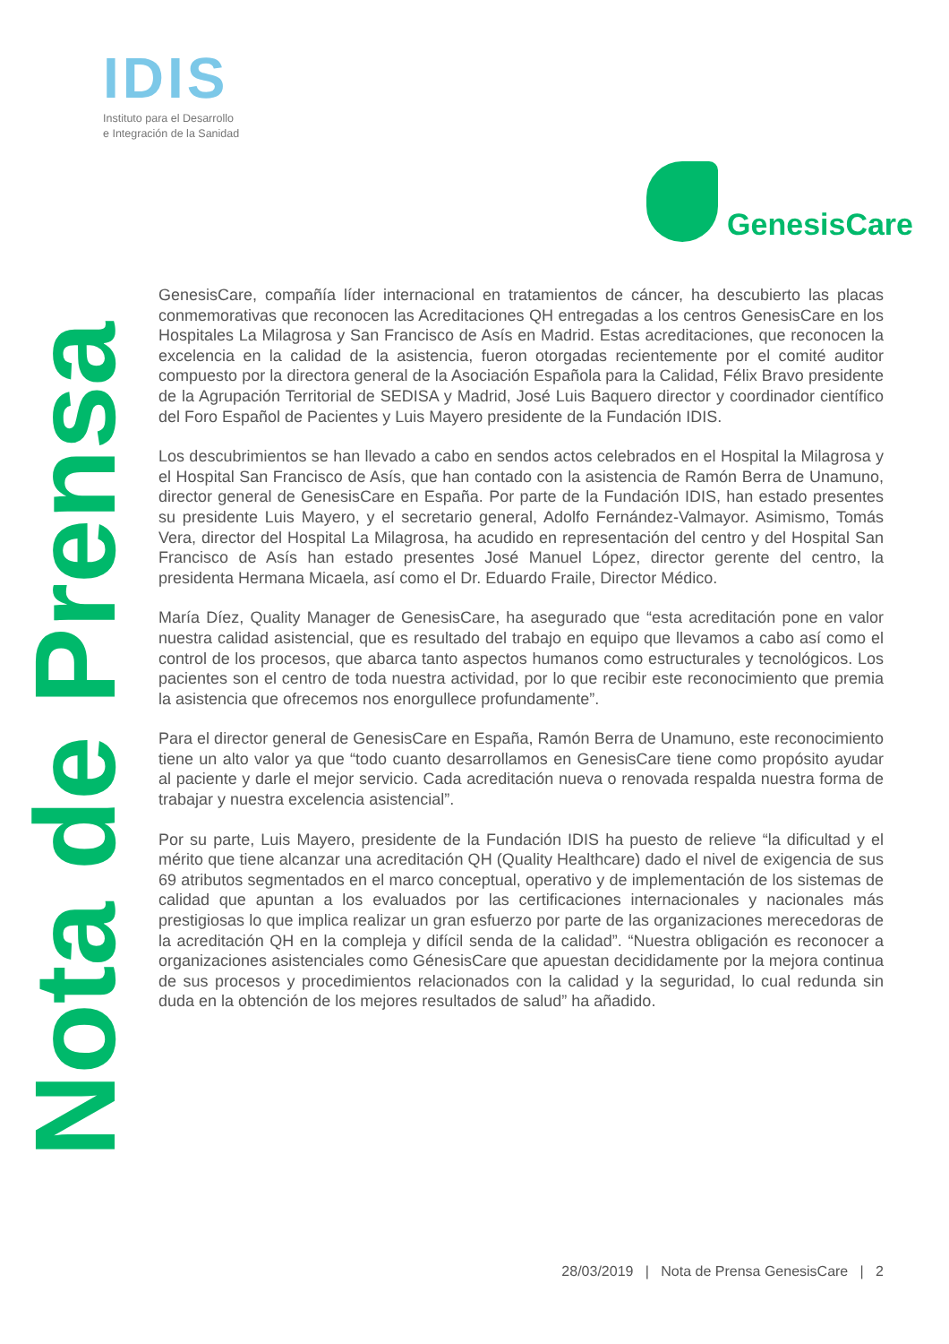IDIS
Instituto para el Desarrollo
e Integración de la Sanidad
GenesisCare
Nota de Prensa
GenesisCare, compañía líder internacional en tratamientos de cáncer, ha descubierto las placas conmemorativas que reconocen las Acreditaciones QH entregadas a los centros GenesisCare en los Hospitales La Milagrosa y San Francisco de Asís en Madrid. Estas acreditaciones, que reconocen la excelencia en la calidad de la asistencia, fueron otorgadas recientemente por el comité auditor compuesto por la directora general de la Asociación Española para la Calidad, Félix Bravo presidente de la Agrupación Territorial de SEDISA y Madrid, José Luis Baquero director y coordinador científico del Foro Español de Pacientes y Luis Mayero presidente de la Fundación IDIS.
Los descubrimientos se han llevado a cabo en sendos actos celebrados en el Hospital la Milagrosa y el Hospital San Francisco de Asís, que han contado con la asistencia de Ramón Berra de Unamuno, director general de GenesisCare en España. Por parte de la Fundación IDIS, han estado presentes su presidente Luis Mayero, y el secretario general, Adolfo Fernández-Valmayor. Asimismo, Tomás Vera, director del Hospital La Milagrosa, ha acudido en representación del centro y del Hospital San Francisco de Asís han estado presentes José Manuel López, director gerente del centro, la presidenta Hermana Micaela, así como el Dr. Eduardo Fraile, Director Médico.
María Díez, Quality Manager de GenesisCare, ha asegurado que “esta acreditación pone en valor nuestra calidad asistencial, que es resultado del trabajo en equipo que llevamos a cabo así como el control de los procesos, que abarca tanto aspectos humanos como estructurales y tecnológicos. Los pacientes son el centro de toda nuestra actividad, por lo que recibir este reconocimiento que premia la asistencia que ofrecemos nos enorgullece profundamente”.
Para el director general de GenesisCare en España, Ramón Berra de Unamuno, este reconocimiento tiene un alto valor ya que “todo cuanto desarrollamos en GenesisCare tiene como propósito ayudar al paciente y darle el mejor servicio. Cada acreditación nueva o renovada respalda nuestra forma de trabajar y nuestra excelencia asistencial”.
Por su parte, Luis Mayero, presidente de la Fundación IDIS ha puesto de relieve “la dificultad y el mérito que tiene alcanzar una acreditación QH (Quality Healthcare) dado el nivel de exigencia de sus 69 atributos segmentados en el marco conceptual, operativo y de implementación de los sistemas de calidad que apuntan a los evaluados por las certificaciones internacionales y nacionales más prestigiosas lo que implica realizar un gran esfuerzo por parte de las organizaciones merecedoras de la acreditación QH en la compleja y difícil senda de la calidad”. “Nuestra obligación es reconocer a organizaciones asistenciales como GénesisCare que apuestan decididamente por la mejora continua de sus procesos y procedimientos relacionados con la calidad y la seguridad, lo cual redunda sin duda en la obtención de los mejores resultados de salud” ha añadido.
28/03/2019 | Nota de Prensa GenesisCare | 2